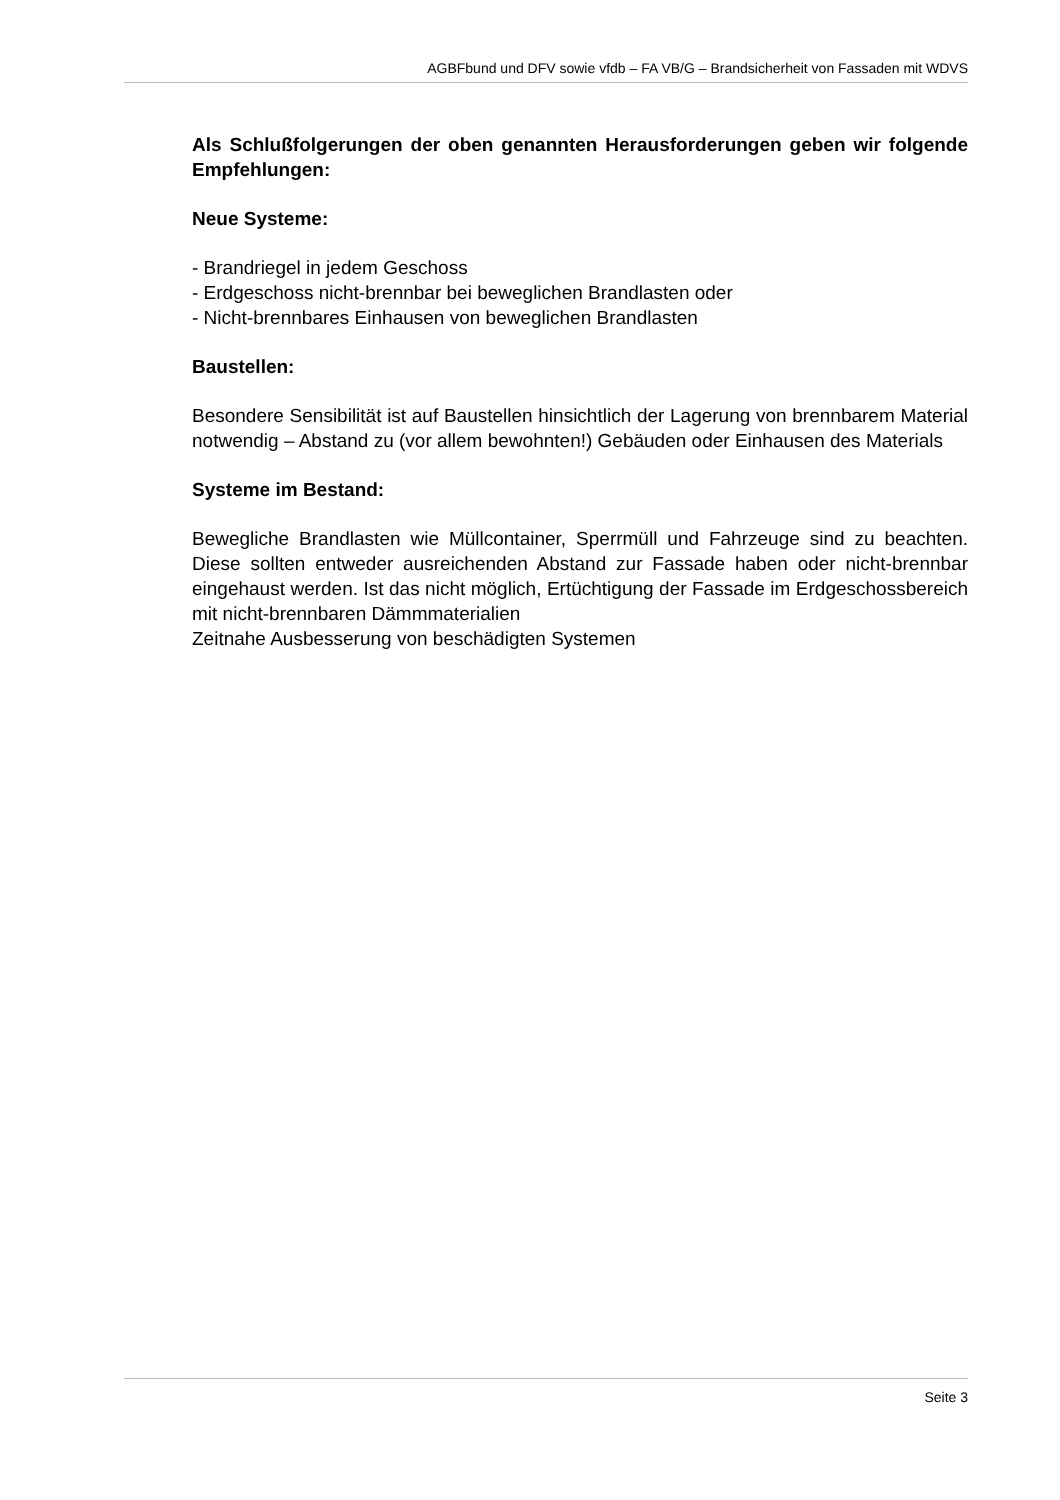AGBFbund und DFV sowie vfdb – FA VB/G – Brandsicherheit von Fassaden mit WDVS
Als Schlußfolgerungen der oben genannten Herausforderungen geben wir folgende Empfehlungen:
Neue Systeme:
- Brandriegel in jedem Geschoss
- Erdgeschoss nicht-brennbar bei beweglichen Brandlasten oder
- Nicht-brennbares Einhausen von beweglichen Brandlasten
Baustellen:
Besondere Sensibilität ist auf Baustellen hinsichtlich der Lagerung von brennbarem Material notwendig – Abstand zu (vor allem bewohnten!) Gebäuden oder Einhausen des Materials
Systeme im Bestand:
Bewegliche Brandlasten wie Müllcontainer, Sperrmüll und Fahrzeuge sind zu beachten. Diese sollten entweder ausreichenden Abstand zur Fassade haben oder nicht-brennbar eingehaust werden. Ist das nicht möglich, Ertüchtigung der Fassade im Erdgeschossbereich mit nicht-brennbaren Dämmmaterialien
Zeitnahe Ausbesserung von beschädigten Systemen
Seite 3